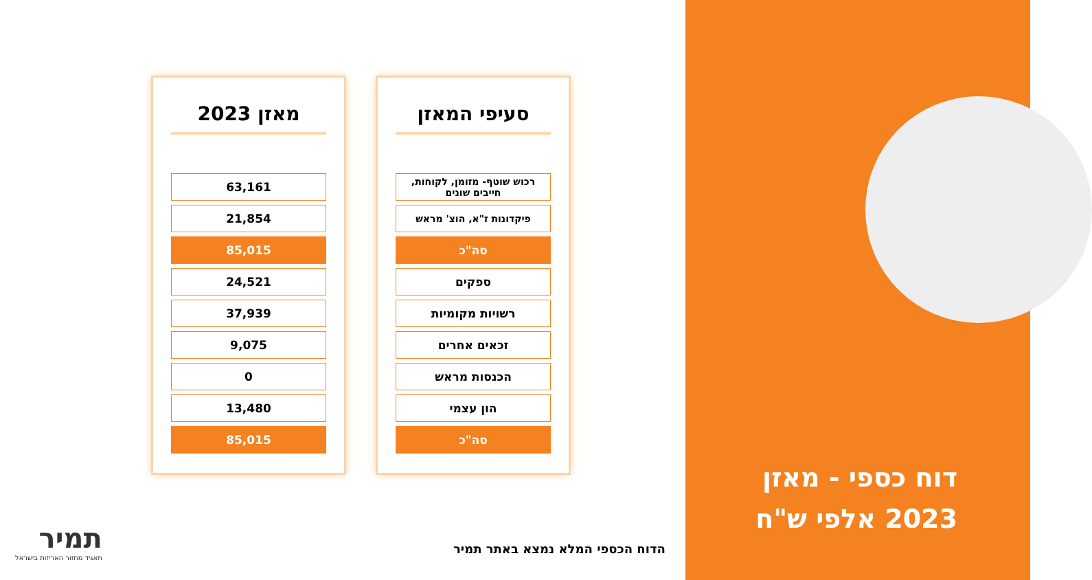מאזן 2023
| 63,161 |
| 21,854 |
| 85,015 |
| 24,521 |
| 37,939 |
| 9,075 |
| 0 |
| 13,480 |
| 85,015 |
סעיפי המאזן
| רכוש שוטף- מזומן, לקוחות, חייבים שונים |
| פיקדונות ז"א, הוצ' מראש |
| סה"כ |
| ספקים |
| רשויות מקומיות |
| זכאים אחרים |
| הכנסות מראש |
| הון עצמי |
| סה"כ |
תמיר
תאגיד מחזור האריזות בישראל
הדוח הכספי המלא נמצא באתר תמיר
דוח כספי - מאזן
2023 אלפי ש"ח